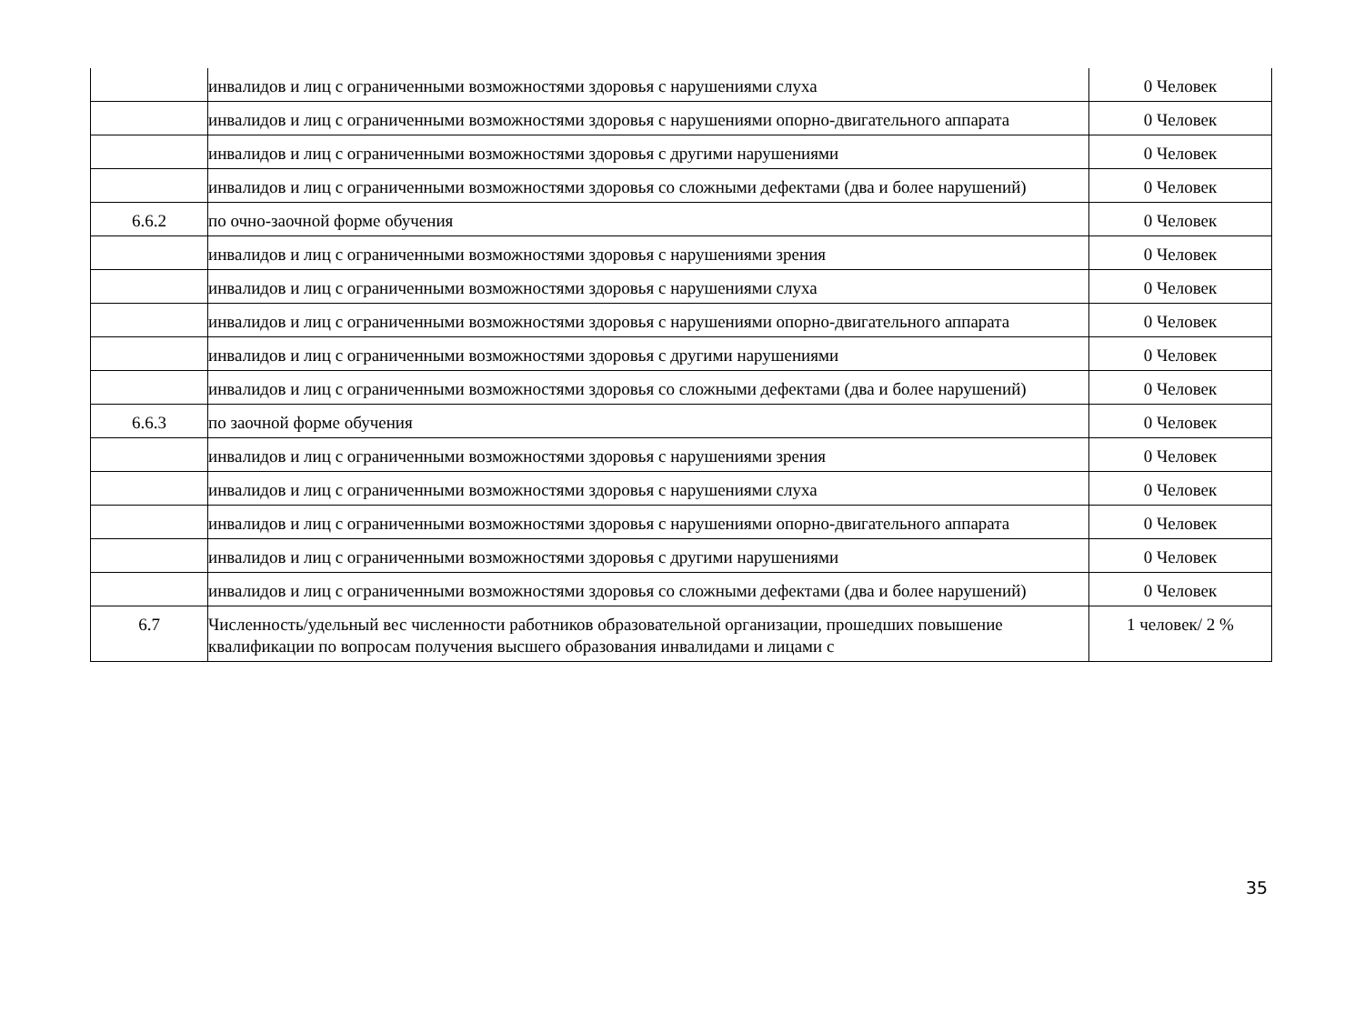| | инвалидов и лиц с ограниченными возможностями здоровья с нарушениями слуха | 0 Человек |
| | инвалидов и лиц с ограниченными возможностями здоровья с нарушениями опорно-двигательного аппарата | 0 Человек |
| | инвалидов и лиц с ограниченными возможностями здоровья с другими нарушениями | 0 Человек |
| | инвалидов и лиц с ограниченными возможностями здоровья со сложными дефектами (два и более нарушений) | 0 Человек |
| 6.6.2 | по очно-заочной форме обучения | 0 Человек |
| | инвалидов и лиц с ограниченными возможностями здоровья с нарушениями зрения | 0 Человек |
| | инвалидов и лиц с ограниченными возможностями здоровья с нарушениями слуха | 0 Человек |
| | инвалидов и лиц с ограниченными возможностями здоровья с нарушениями опорно-двигательного аппарата | 0 Человек |
| | инвалидов и лиц с ограниченными возможностями здоровья с другими нарушениями | 0 Человек |
| | инвалидов и лиц с ограниченными возможностями здоровья со сложными дефектами (два и более нарушений) | 0 Человек |
| 6.6.3 | по заочной форме обучения | 0 Человек |
| | инвалидов и лиц с ограниченными возможностями здоровья с нарушениями зрения | 0 Человек |
| | инвалидов и лиц с ограниченными возможностями здоровья с нарушениями слуха | 0 Человек |
| | инвалидов и лиц с ограниченными возможностями здоровья с нарушениями опорно-двигательного аппарата | 0 Человек |
| | инвалидов и лиц с ограниченными возможностями здоровья с другими нарушениями | 0 Человек |
| | инвалидов и лиц с ограниченными возможностями здоровья со сложными дефектами (два и более нарушений) | 0 Человек |
| 6.7 | Численность/удельный вес численности работников образовательной организации, прошедших повышение квалификации по вопросам получения высшего образования инвалидами и лицами с | 1 человек/ 2 % |
35